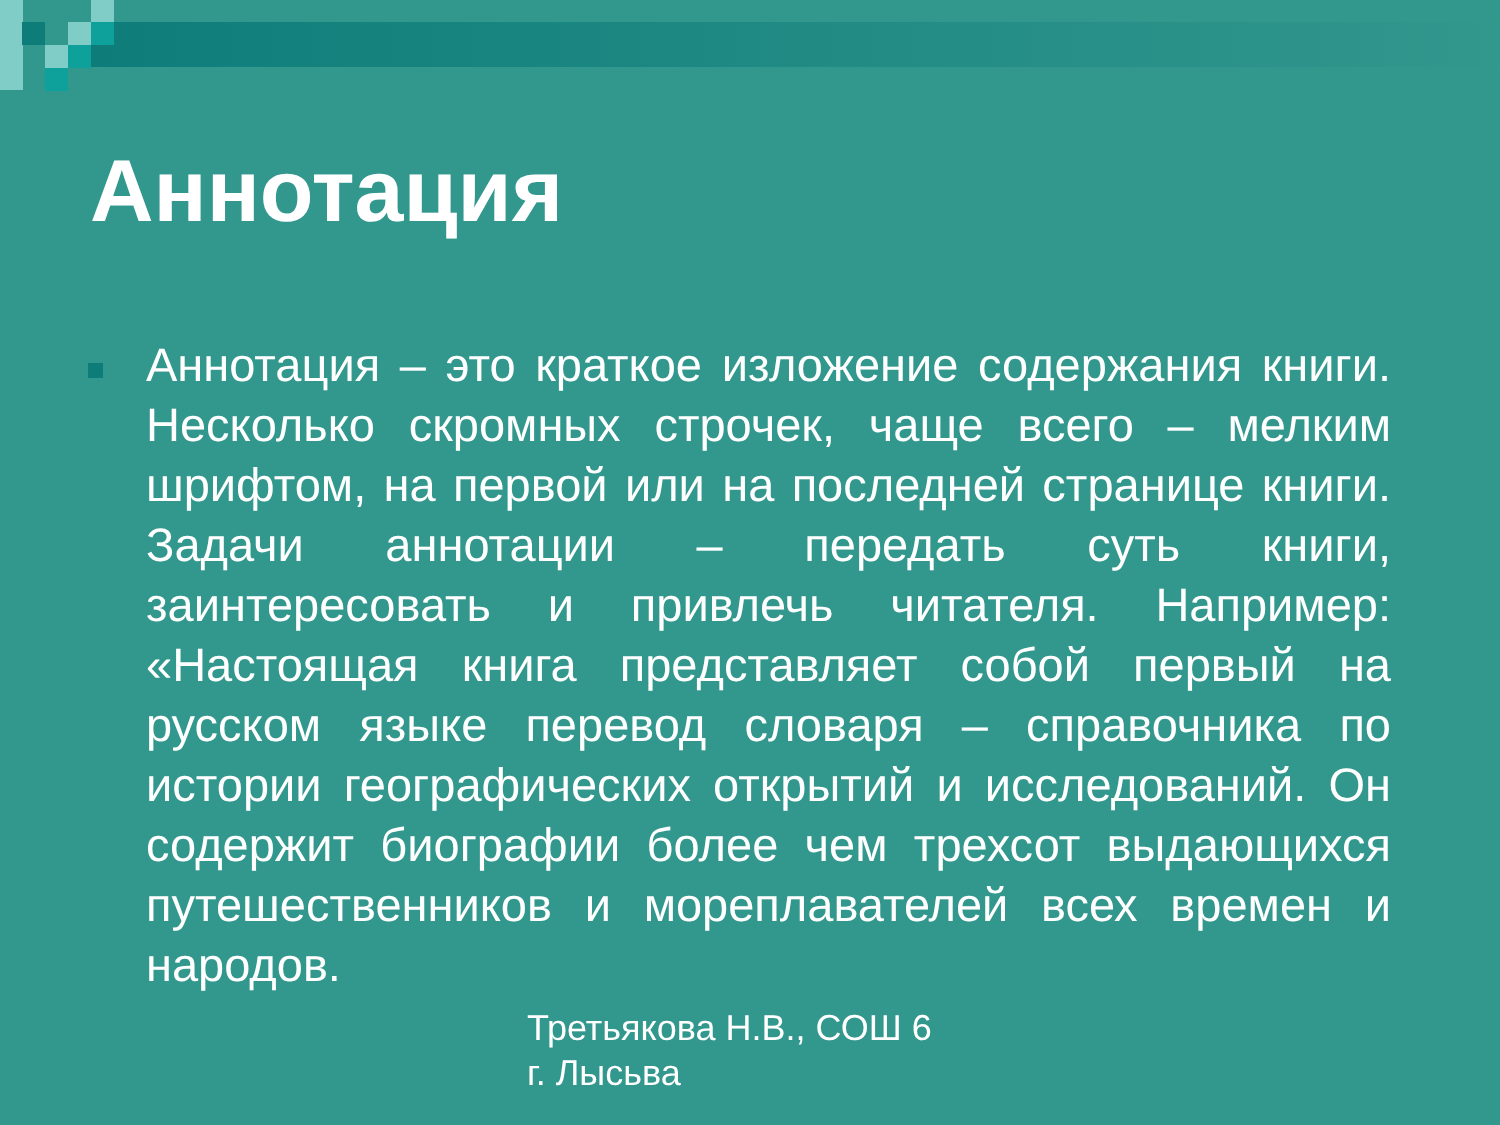Аннотация
Аннотация – это краткое изложение содержания книги. Несколько скромных строчек, чаще всего – мелким шрифтом, на первой или на последней странице книги. Задачи аннотации – передать суть книги, заинтересовать и привлечь читателя. Например: «Настоящая книга представляет собой первый на русском языке перевод словаря – справочника по истории географических открытий и исследований. Он содержит биографии более чем трехсот выдающихся путешественников и мореплавателей всех времен и народов.
Третьякова Н.В., СОШ 6
г. Лысьва